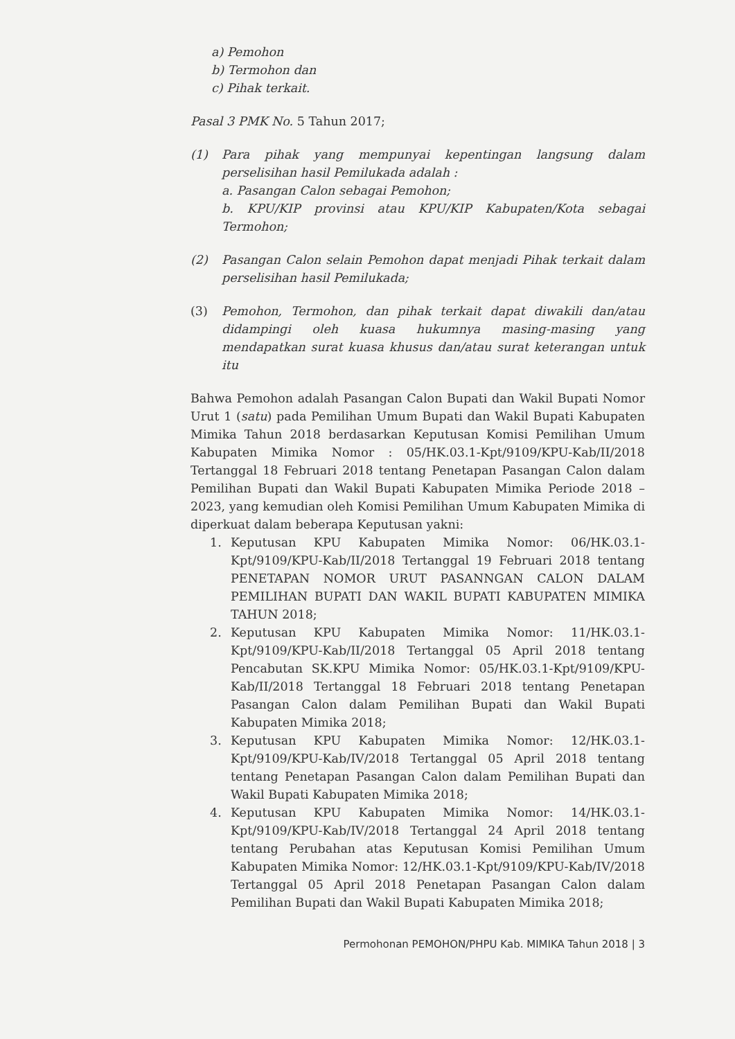a) Pemohon
b) Termohon dan
c) Pihak terkait.
Pasal 3 PMK No. 5 Tahun 2017;
(1) Para pihak yang mempunyai kepentingan langsung dalam perselisihan hasil Pemilukada adalah :
a. Pasangan Calon sebagai Pemohon;
b. KPU/KIP provinsi atau KPU/KIP Kabupaten/Kota sebagai Termohon;
(2) Pasangan Calon selain Pemohon dapat menjadi Pihak terkait dalam perselisihan hasil Pemilukada;
(3) Pemohon, Termohon, dan pihak terkait dapat diwakili dan/atau didampingi oleh kuasa hukumnya masing-masing yang mendapatkan surat kuasa khusus dan/atau surat keterangan untuk itu
Bahwa Pemohon adalah Pasangan Calon Bupati dan Wakil Bupati Nomor Urut 1 (satu) pada Pemilihan Umum Bupati dan Wakil Bupati Kabupaten Mimika Tahun 2018 berdasarkan Keputusan Komisi Pemilihan Umum Kabupaten Mimika Nomor : 05/HK.03.1-Kpt/9109/KPU-Kab/II/2018 Tertanggal 18 Februari 2018 tentang Penetapan Pasangan Calon dalam Pemilihan Bupati dan Wakil Bupati Kabupaten Mimika Periode 2018 – 2023, yang kemudian oleh Komisi Pemilihan Umum Kabupaten Mimika di diperkuat dalam beberapa Keputusan yakni:
1. Keputusan KPU Kabupaten Mimika Nomor: 06/HK.03.1-Kpt/9109/KPU-Kab/II/2018 Tertanggal 19 Februari 2018 tentang PENETAPAN NOMOR URUT PASANNGAN CALON DALAM PEMILIHAN BUPATI DAN WAKIL BUPATI KABUPATEN MIMIKA TAHUN 2018;
2. Keputusan KPU Kabupaten Mimika Nomor: 11/HK.03.1-Kpt/9109/KPU-Kab/II/2018 Tertanggal 05 April 2018 tentang Pencabutan SK.KPU Mimika Nomor: 05/HK.03.1-Kpt/9109/KPU-Kab/II/2018 Tertanggal 18 Februari 2018 tentang Penetapan Pasangan Calon dalam Pemilihan Bupati dan Wakil Bupati Kabupaten Mimika 2018;
3. Keputusan KPU Kabupaten Mimika Nomor: 12/HK.03.1-Kpt/9109/KPU-Kab/IV/2018 Tertanggal 05 April 2018 tentang tentang Penetapan Pasangan Calon dalam Pemilihan Bupati dan Wakil Bupati Kabupaten Mimika 2018;
4. Keputusan KPU Kabupaten Mimika Nomor: 14/HK.03.1-Kpt/9109/KPU-Kab/IV/2018 Tertanggal 24 April 2018 tentang tentang Perubahan atas Keputusan Komisi Pemilihan Umum Kabupaten Mimika Nomor: 12/HK.03.1-Kpt/9109/KPU-Kab/IV/2018 Tertanggal 05 April 2018 Penetapan Pasangan Calon dalam Pemilihan Bupati dan Wakil Bupati Kabupaten Mimika 2018;
Permohonan PEMOHON/PHPU Kab. MIMIKA Tahun 2018 | 3